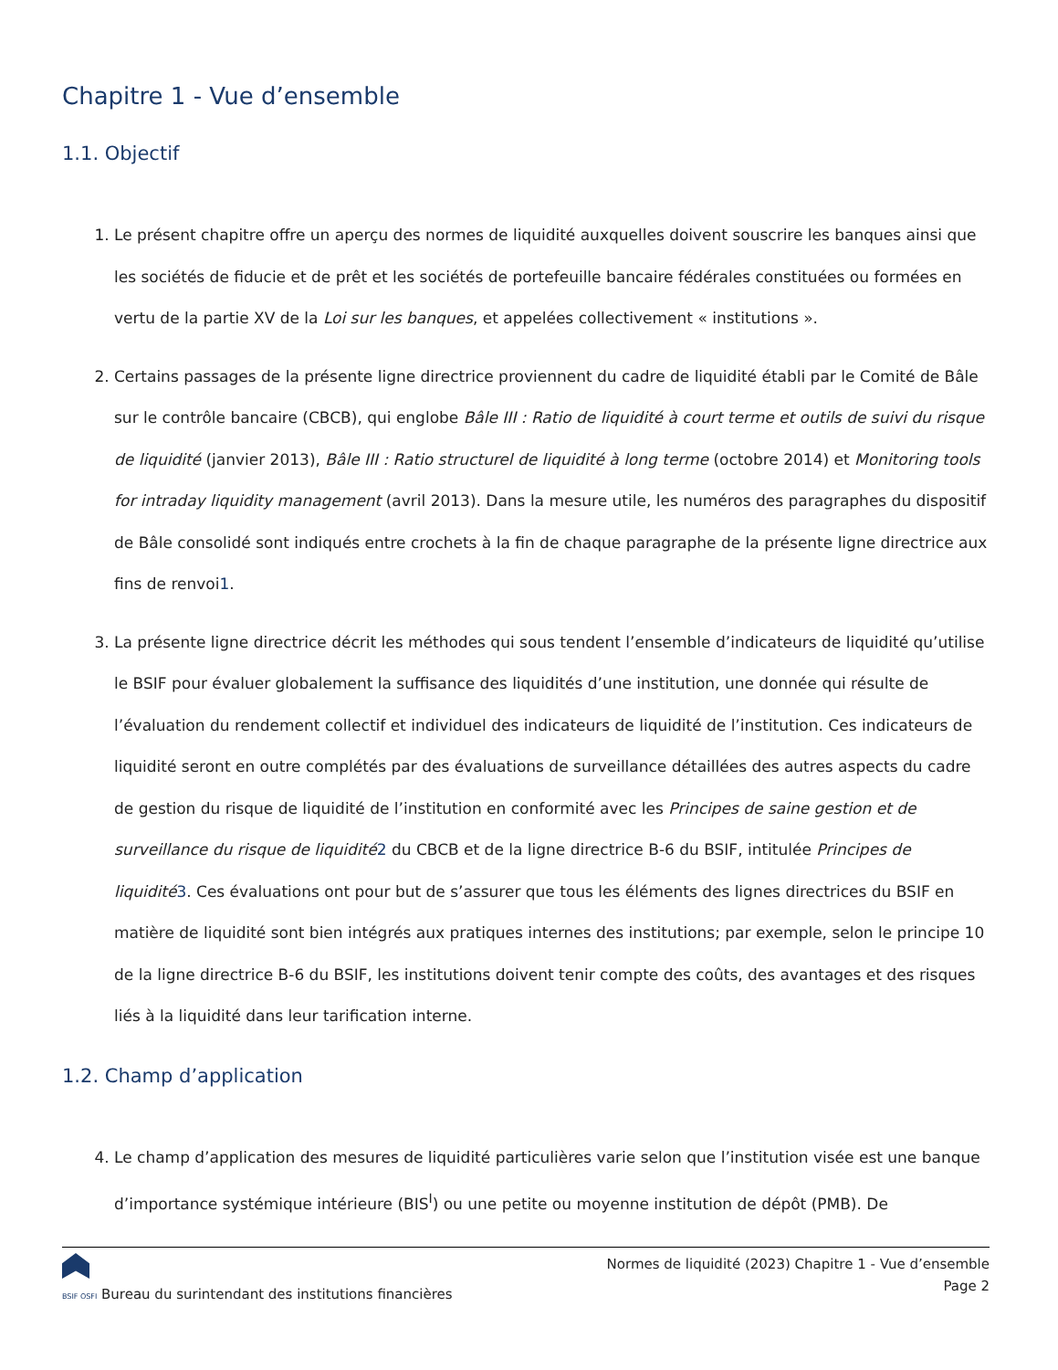Chapitre 1 - Vue d’ensemble
1.1. Objectif
1. Le présent chapitre offre un aperçu des normes de liquidité auxquelles doivent souscrire les banques ainsi que les sociétés de fiducie et de prêt et les sociétés de portefeuille bancaire fédérales constituées ou formées en vertu de la partie XV de la Loi sur les banques, et appelées collectivement « institutions ».
2. Certains passages de la présente ligne directrice proviennent du cadre de liquidité établi par le Comité de Bâle sur le contrôle bancaire (CBCB), qui englobe Bâle III : Ratio de liquidité à court terme et outils de suivi du risque de liquidité (janvier 2013), Bâle III : Ratio structurel de liquidité à long terme (octobre 2014) et Monitoring tools for intraday liquidity management (avril 2013). Dans la mesure utile, les numéros des paragraphes du dispositif de Bâle consolidé sont indiqués entre crochets à la fin de chaque paragraphe de la présente ligne directrice aux fins de renvoi1.
3. La présente ligne directrice décrit les méthodes qui sous tendent l’ensemble d’indicateurs de liquidité qu’utilise le BSIF pour évaluer globalement la suffisance des liquidités d’une institution, une donnée qui résulte de l’évaluation du rendement collectif et individuel des indicateurs de liquidité de l’institution. Ces indicateurs de liquidité seront en outre complétés par des évaluations de surveillance détaillées des autres aspects du cadre de gestion du risque de liquidité de l’institution en conformité avec les Principes de saine gestion et de surveillance du risque de liquidité 2 du CBCB et de la ligne directrice B-6 du BSIF, intitulée Principes de liquidité 3. Ces évaluations ont pour but de s’assurer que tous les éléments des lignes directrices du BSIF en matière de liquidité sont bien intégrés aux pratiques internes des institutions; par exemple, selon le principe 10 de la ligne directrice B-6 du BSIF, les institutions doivent tenir compte des coûts, des avantages et des risques liés à la liquidité dans leur tarification interne.
1.2. Champ d’application
4. Le champ d’application des mesures de liquidité particulières varie selon que l’institution visée est une banque d’importance systémique intérieure (BIS<sup>I</sup>) ou une petite ou moyenne institution de dépôt (PMB). De
BSIF OSFI Bureau du surintendant des institutions financières
Normes de liquidité (2023) Chapitre 1 - Vue d’ensemble
Page 2